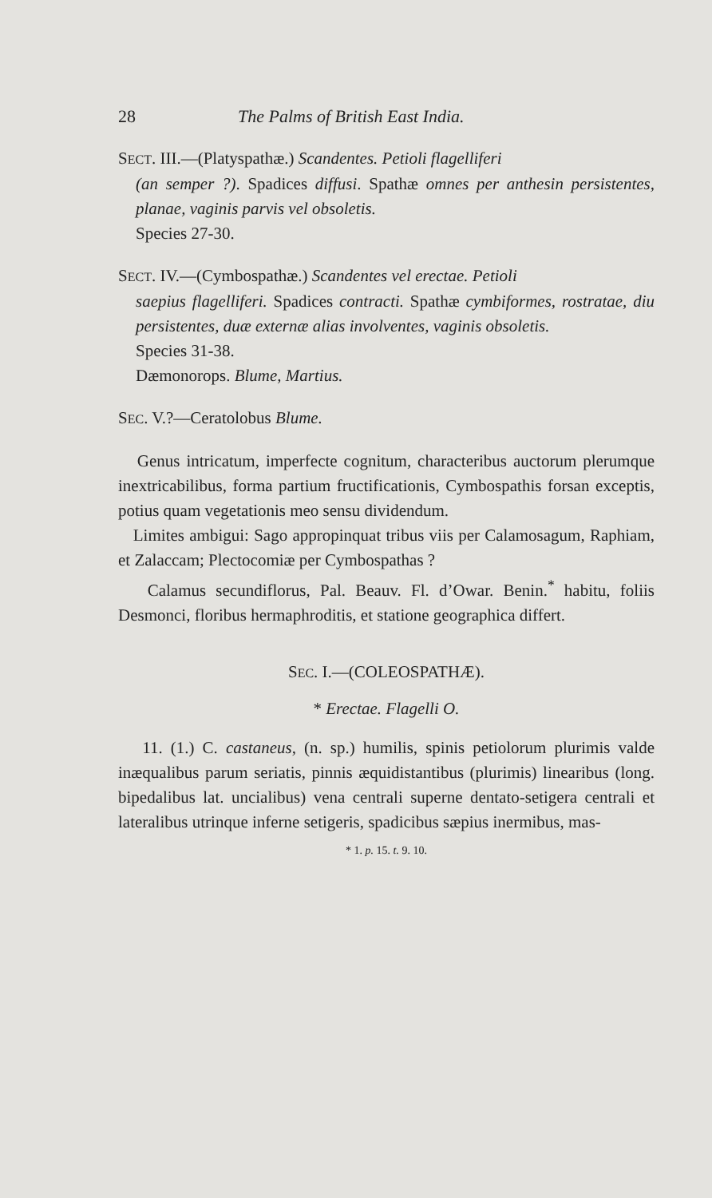28 The Palms of British East India.
SECT. III.—(Platyspathæ.) Scandentes. Petioli flagelliferi
(an semper ?). Spadices diffusi. Spathæ omnes per anthesin persistentes, planae, vaginis parvis vel obsoletis.
Species 27-30.
SECT. IV.—(Cymbospathæ.) Scandentes vel erectae. Petioli
saepius flagelliferi. Spadices contracti. Spathæ cymbiformes, rostratae, diu persistentes, duæ externæ alias involventes, vaginis obsoletis.
Species 31-38.
Dæmonorops. Blume, Martius.
SEC. V.?—Ceratolobus Blume.
Genus intricatum, imperfecte cognitum, characteribus auctorum plerumque inextricabilibus, forma partium fructificationis, Cymbospathis forsan exceptis, potius quam vegetationis meo sensu dividendum.
Limites ambigui: Sago appropinquat tribus viis per Calamosagum, Raphiam, et Zalaccam; Plectocomiæ per Cymbospathas ?
Calamus secundiflorus, Pal. Beauv. Fl. d’Owar. Benin.<sup>*</sup> habitu, foliis Desmonci, floribus hermaphroditis, et statione geographica differt.
SEC. I.—(COLEOSPATHÆ).
* Erectae. Flagelli O.
11. (1.) C. castaneus, (n. sp.) humilis, spinis petiolorum plurimis valde inæqualibus parum seriatis, pinnis æquidistantibus (plurimis) linearibus (long. bipedalibus lat. uncialibus) vena centrali superne dentato-setigera centrali et lateralibus utrinque inferne setigeris, spadicibus sæpius inermibus, mas-
* 1. p. 15. t. 9. 10.